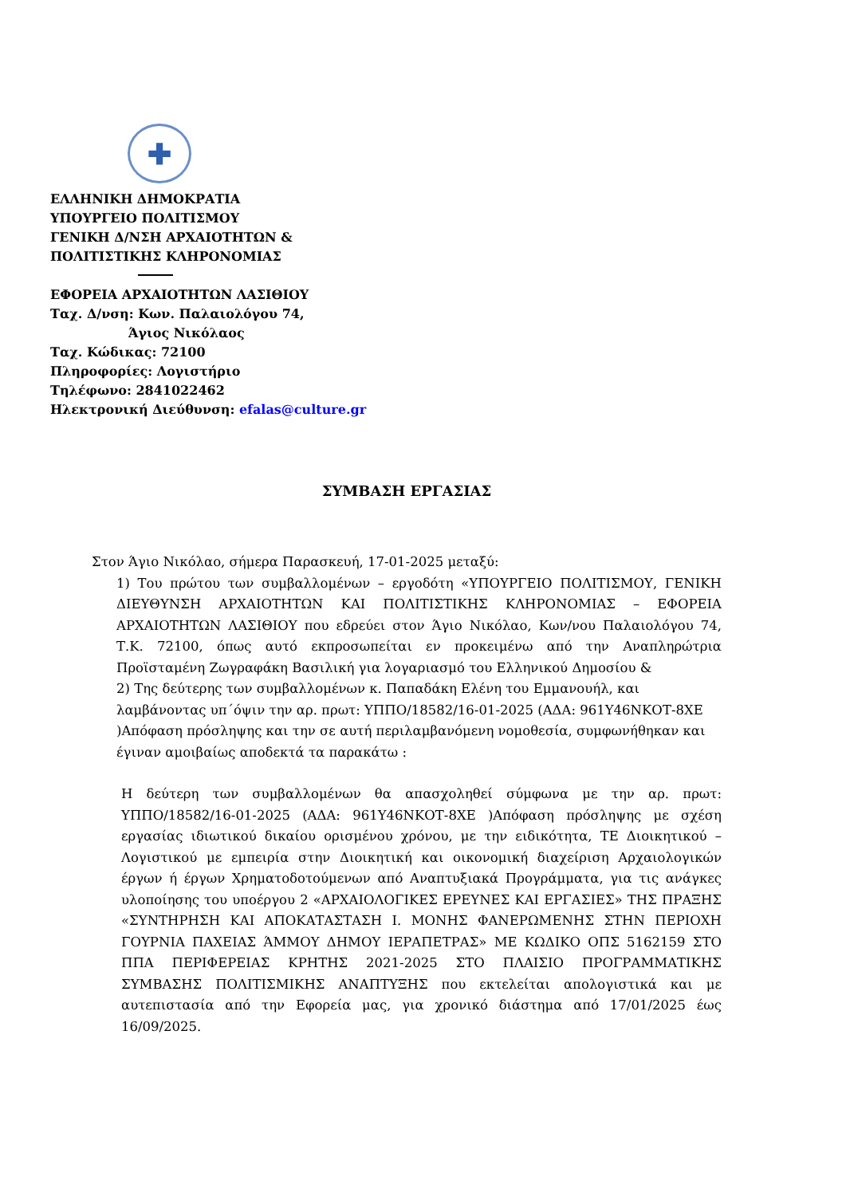✚
ΕΛΛΗΝΙΚΗ ΔΗΜΟΚΡΑΤΙΑ
ΥΠΟΥΡΓΕΙΟ ΠΟΛΙΤΙΣΜΟΥ
ΓΕΝΙΚΗ Δ/ΝΣΗ ΑΡΧΑΙΟΤΗΤΩΝ &
ΠΟΛΙΤΙΣΤΙΚΗΣ ΚΛΗΡΟΝΟΜΙΑΣ
ΕΦΟΡΕΙΑ ΑΡΧΑΙΟΤΗΤΩΝ ΛΑΣΙΘΙΟΥ
Ταχ. Δ/νση: Κων. Παλαιολόγου 74,
Άγιος Νικόλαος
Ταχ. Κώδικας: 72100
Πληροφορίες: Λογιστήριο
Τηλέφωνο: 2841022462
Ηλεκτρονική Διεύθυνση: efalas@culture.gr
ΣΥΜΒΑΣΗ ΕΡΓΑΣΙΑΣ
Στον Άγιο Νικόλαο, σήμερα Παρασκευή, 17-01-2025 μεταξύ:
1) Του πρώτου των συμβαλλομένων – εργοδότη «ΥΠΟΥΡΓΕΙΟ ΠΟΛΙΤΙΣΜΟΥ, ΓΕΝΙΚΗ ΔΙΕΥΘΥΝΣΗ ΑΡΧΑΙΟΤΗΤΩΝ ΚΑΙ ΠΟΛΙΤΙΣΤΙΚΗΣ ΚΛΗΡΟΝΟΜΙΑΣ – ΕΦΟΡΕΙΑ ΑΡΧΑΙΟΤΗΤΩΝ ΛΑΣΙΘΙΟΥ που εδρεύει στον Άγιο Νικόλαο, Κων/νου Παλαιολόγου 74, Τ.Κ. 72100, όπως αυτό εκπροσωπείται εν προκειμένω από την Αναπληρώτρια Προϊσταμένη Ζωγραφάκη Βασιλική για λογαριασμό του Ελληνικού Δημοσίου &
2) Της δεύτερης των συμβαλλομένων κ. Παπαδάκη Ελένη του Εμμανουήλ, και λαμβάνοντας υπ΄όψιν την αρ. πρωτ: ΥΠΠΟ/18582/16-01-2025 (ΑΔΑ: 961Υ46ΝΚΟΤ-8ΧΕ )Απόφαση πρόσληψης και την σε αυτή περιλαμβανόμενη νομοθεσία, συμφωνήθηκαν και έγιναν αμοιβαίως αποδεκτά τα παρακάτω :
Η δεύτερη των συμβαλλομένων θα απασχοληθεί σύμφωνα με την αρ. πρωτ: ΥΠΠΟ/18582/16-01-2025 (ΑΔΑ: 961Υ46ΝΚΟΤ-8ΧΕ )Απόφαση πρόσληψης με σχέση εργασίας ιδιωτικού δικαίου ορισμένου χρόνου, με την ειδικότητα, ΤΕ Διοικητικού – Λογιστικού με εμπειρία στην Διοικητική και οικονομική διαχείριση Αρχαιολογικών έργων ή έργων Χρηματοδοτούμενων από Αναπτυξιακά Προγράμματα, για τις ανάγκες υλοποίησης του υποέργου 2 «ΑΡΧΑΙΟΛΟΓΙΚΕΣ ΕΡΕΥΝΕΣ ΚΑΙ ΕΡΓΑΣΙΕΣ» ΤΗΣ ΠΡΑΞΗΣ «ΣΥΝΤΗΡΗΣΗ ΚΑΙ ΑΠΟΚΑΤΑΣΤΑΣΗ Ι. ΜΟΝΗΣ ΦΑΝΕΡΩΜΕΝΗΣ ΣΤΗΝ ΠΕΡΙΟΧΗ ΓΟΥΡΝΙΑ ΠΑΧΕΙΑΣ ΆΜΜΟΥ ΔΗΜΟΥ ΙΕΡΑΠΕΤΡΑΣ» ΜΕ ΚΩΔΙΚΟ ΟΠΣ 5162159 ΣΤΟ ΠΠΑ ΠΕΡΙΦΕΡΕΙΑΣ ΚΡΗΤΗΣ 2021-2025 ΣΤΟ ΠΛΑΙΣΙΟ ΠΡΟΓΡΑΜΜΑΤΙΚΗΣ ΣΥΜΒΑΣΗΣ ΠΟΛΙΤΙΣΜΙΚΗΣ ΑΝΑΠΤΥΞΗΣ που εκτελείται απολογιστικά και με αυτεπιστασία από την Εφορεία μας, για χρονικό διάστημα από 17/01/2025 έως 16/09/2025.